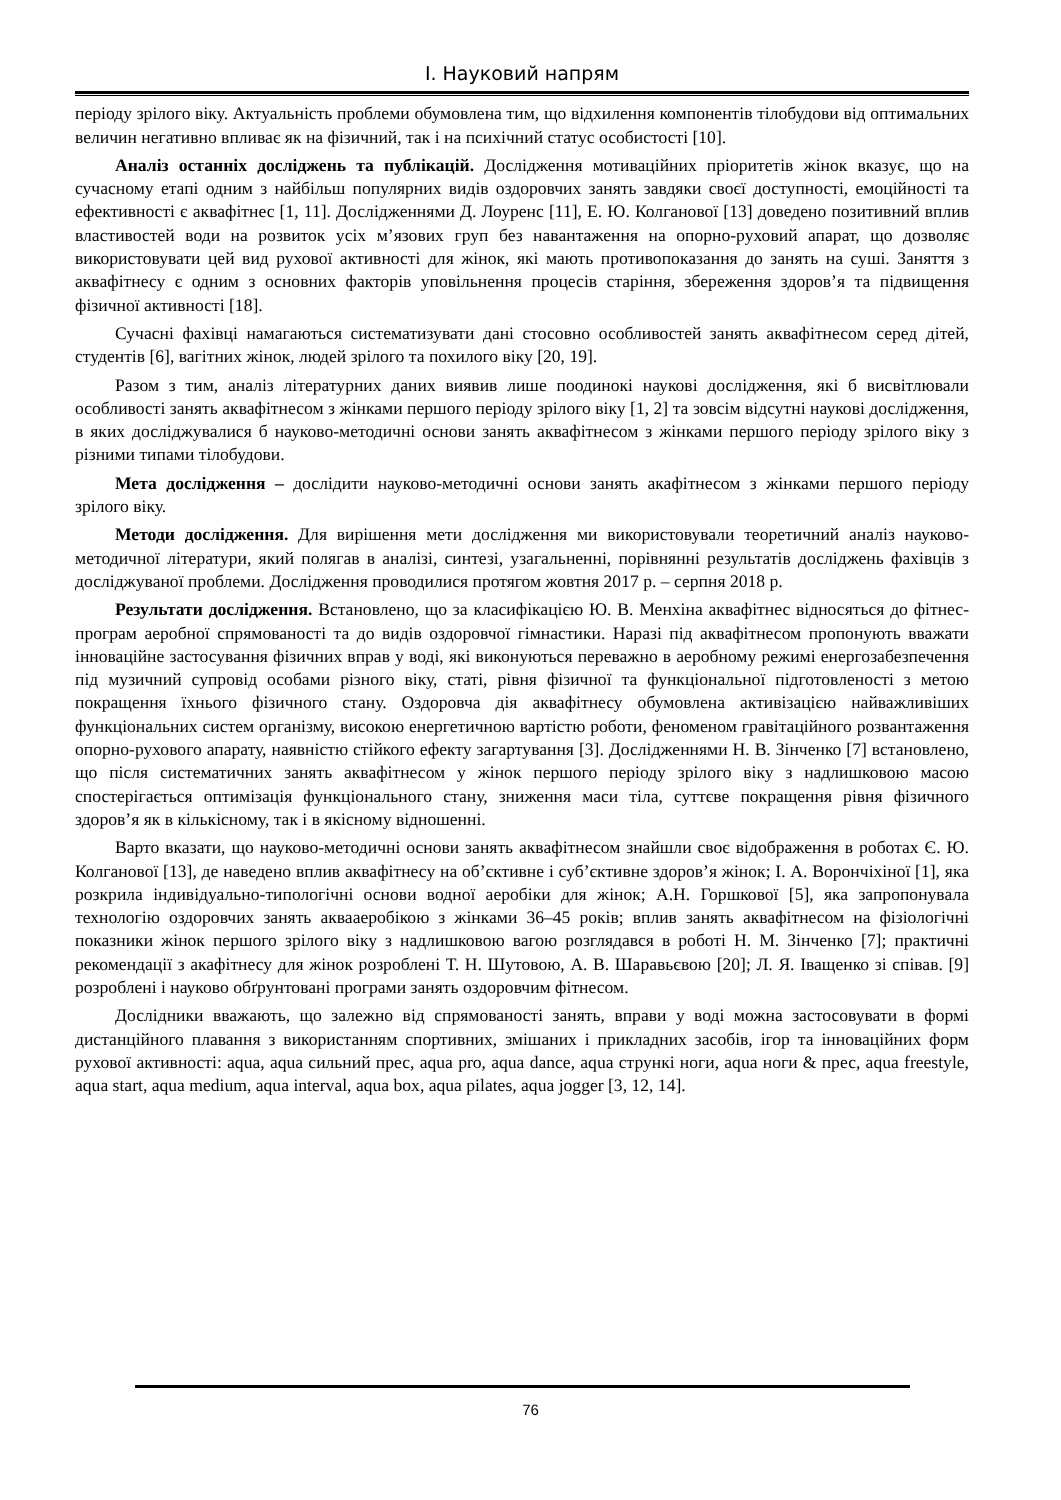І. Науковий напрям
періоду зрілого віку. Актуальність проблеми обумовлена тим, що відхилення компонентів тілобудови від оптимальних величин негативно впливає як на фізичний, так і на психічний статус особистості [10].
Аналіз останніх досліджень та публікацій. Дослідження мотиваційних пріоритетів жінок вказує, що на сучасному етапі одним з найбільш популярних видів оздоровчих занять завдяки своєї доступності, емоційності та ефективності є аквафітнес [1, 11]. Дослідженнями Д. Лоуренс [11], Е. Ю. Колганової [13] доведено позитивний вплив властивостей води на розвиток усіх м’язових груп без навантаження на опорно-руховий апарат, що дозволяє використовувати цей вид рухової активності для жінок, які мають противопоказання до занять на суші. Заняття з аквафітнесу є одним з основних факторів уповільнення процесів старіння, збереження здоров’я та підвищення фізичної активності [18].
Сучасні фахівці намагаються систематизувати дані стосовно особливостей занять аквафітнесом серед дітей, студентів [6], вагітних жінок, людей зрілого та похилого віку [20, 19].
Разом з тим, аналіз літературних даних виявив лише поодинокі наукові дослідження, які б висвітлювали особливості занять аквафітнесом з жінками першого періоду зрілого віку [1, 2] та зовсім відсутні наукові дослідження, в яких досліджувалися б науково-методичні основи занять аквафітнесом з жінками першого періоду зрілого віку з різними типами тілобудови.
Мета дослідження – дослідити науково-методичні основи занять акафітнесом з жінками першого періоду зрілого віку.
Методи дослідження. Для вирішення мети дослідження ми використовували теоретичний аналіз науково-методичної літератури, який полягав в аналізі, синтезі, узагальненні, порівнянні результатів досліджень фахівців з досліджуваної проблеми. Дослідження проводилися протягом жовтня 2017 р. – серпня 2018 р.
Результати дослідження. Встановлено, що за класифікацією Ю. В. Менхіна аквафітнес відносяться до фітнес-програм аеробної спрямованості та до видів оздоровчої гімнастики. Наразі під аквафітнесом пропонують вважати інноваційне застосування фізичних вправ у воді, які виконуються переважно в аеробному режимі енергозабезпечення під музичний супровід особами різного віку, статі, рівня фізичної та функціональної підготовленості з метою покращення їхнього фізичного стану. Оздоровча дія аквафітнесу обумовлена активізацією найважливіших функціональних систем організму, високою енергетичною вартістю роботи, феноменом гравітаційного розвантаження опорно-рухового апарату, наявністю стійкого ефекту загартування [3]. Дослідженнями Н. В. Зінченко [7] встановлено, що після систематичних занять аквафітнесом у жінок першого періоду зрілого віку з надлишковою масою спостерігається оптимізація функціонального стану, зниження маси тіла, суттєве покращення рівня фізичного здоров’я як в кількісному, так і в якісному відношенні.
Варто вказати, що науково-методичні основи занять аквафітнесом знайшли своє відображення в роботах Є. Ю. Колганової [13], де наведено вплив аквафітнесу на об’єктивне і суб’єктивне здоров’я жінок; І. А. Ворончіхіної [1], яка розкрила індивідуально-типологічні основи водної аеробіки для жінок; А.Н. Горшкової [5], яка запропонувала технологію оздоровчих занять аквааеробікою з жінками 36–45 років; вплив занять аквафітнесом на фізіологічні показники жінок першого зрілого віку з надлишковою вагою розглядався в роботі Н. М. Зінченко [7]; практичні рекомендації з акафітнесу для жінок розроблені Т. Н. Шутовою, А. В. Шаравьєвою [20]; Л. Я. Іващенко зі співав. [9] розроблені і науково обґрунтовані програми занять оздоровчим фітнесом.
Дослідники вважають, що залежно від спрямованості занять, вправи у воді можна застосовувати в формі дистанційного плавання з використанням спортивних, змішаних і прикладних засобів, ігор та інноваційних форм рухової активності: aqua, aqua сильний прес, aqua pro, aqua dance, aqua стрункі ноги, aqua ноги & прес, aqua freestyle, aqua start, aqua medium, aqua interval, aqua box, aqua pilates, aqua jogger [3, 12, 14].
76